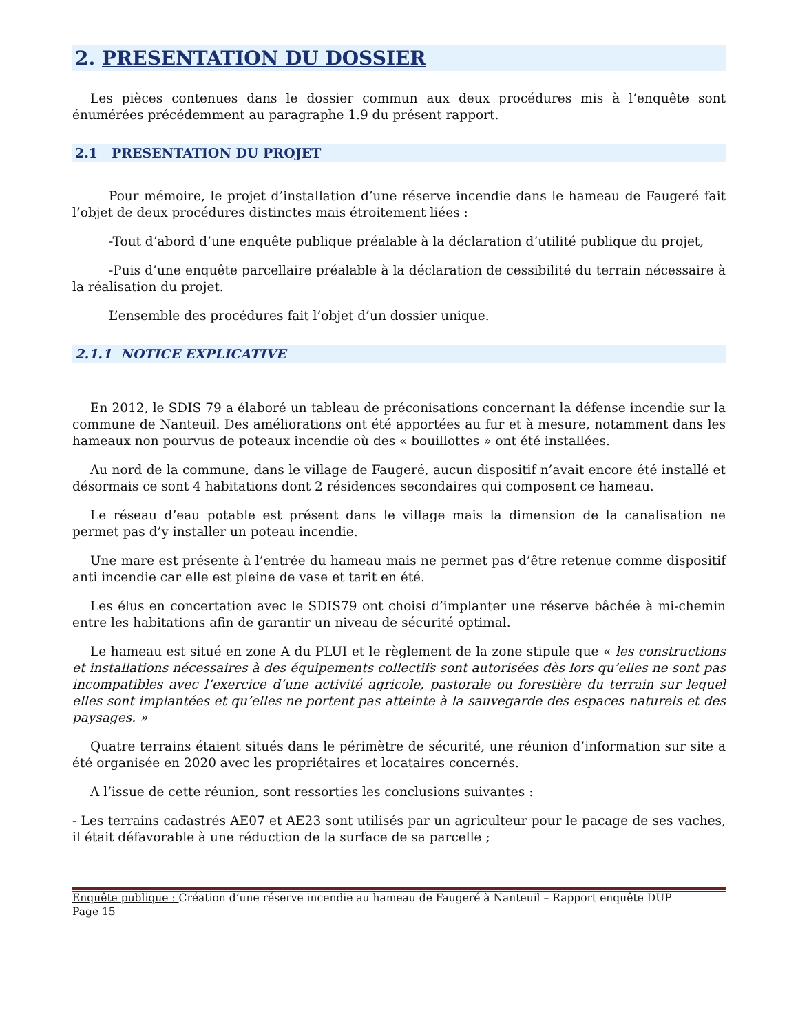2. PRESENTATION DU DOSSIER
Les pièces contenues dans le dossier commun aux deux procédures mis à l’enquête sont énumérées précédemment au paragraphe 1.9 du présent rapport.
2.1 PRESENTATION DU PROJET
Pour mémoire, le projet d’installation d’une réserve incendie dans le hameau de Faugeré fait l’objet de deux procédures distinctes mais étroitement liées :
-Tout d’abord d’une enquête publique préalable à la déclaration d’utilité publique du projet,
-Puis d’une enquête parcellaire préalable à la déclaration de cessibilité du terrain nécessaire à la réalisation du projet.
L’ensemble des procédures fait l’objet d’un dossier unique.
2.1.1 NOTICE EXPLICATIVE
En 2012, le SDIS 79 a élaboré un tableau de préconisations concernant la défense incendie sur la commune de Nanteuil. Des améliorations ont été apportées au fur et à mesure, notamment dans les hameaux non pourvus de poteaux incendie où des « bouillottes » ont été installées.
Au nord de la commune, dans le village de Faugeré, aucun dispositif n’avait encore été installé et désormais ce sont 4 habitations dont 2 résidences secondaires qui composent ce hameau.
Le réseau d’eau potable est présent dans le village mais la dimension de la canalisation ne permet pas d’y installer un poteau incendie.
Une mare est présente à l’entrée du hameau mais ne permet pas d’être retenue comme dispositif anti incendie car elle est pleine de vase et tarit en été.
Les élus en concertation avec le SDIS79 ont choisi d’implanter une réserve bâchée à mi-chemin entre les habitations afin de garantir un niveau de sécurité optimal.
Le hameau est situé en zone A du PLUI et le règlement de la zone stipule que « les constructions et installations nécessaires à des équipements collectifs sont autorisées dès lors qu’elles ne sont pas incompatibles avec l’exercice d’une activité agricole, pastorale ou forestière du terrain sur lequel elles sont implantées et qu’elles ne portent pas atteinte à la sauvegarde des espaces naturels et des paysages. »
Quatre terrains étaient situés dans le périmètre de sécurité, une réunion d’information sur site a été organisée en 2020 avec les propriétaires et locataires concernés.
A l’issue de cette réunion, sont ressorties les conclusions suivantes :
- Les terrains cadastrés AE07 et AE23 sont utilisés par un agriculteur pour le pacage de ses vaches, il était défavorable à une réduction de la surface de sa parcelle ;
Enquête publique : Création d’une réserve incendie au hameau de Faugeré à Nanteuil – Rapport enquête DUP
Page 15